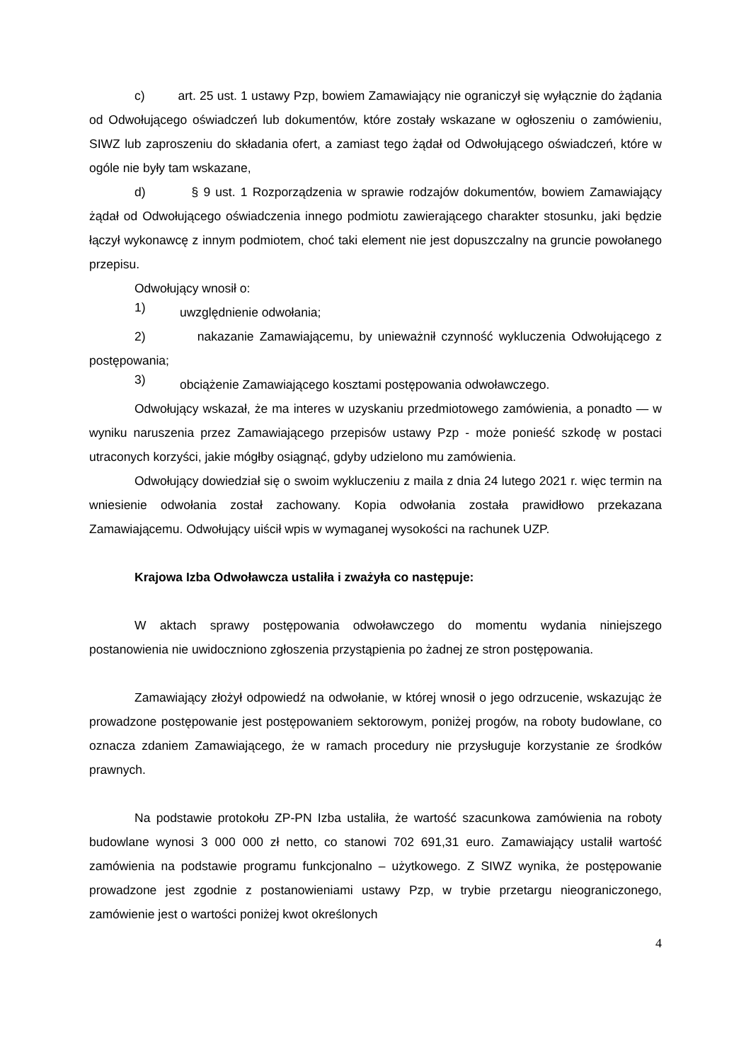c) art. 25 ust. 1 ustawy Pzp, bowiem Zamawiający nie ograniczył się wyłącznie do żądania od Odwołującego oświadczeń lub dokumentów, które zostały wskazane w ogłoszeniu o zamówieniu, SIWZ lub zaproszeniu do składania ofert, a zamiast tego żądał od Odwołującego oświadczeń, które w ogóle nie były tam wskazane,
d) § 9 ust. 1 Rozporządzenia w sprawie rodzajów dokumentów, bowiem Zamawiający żądał od Odwołującego oświadczenia innego podmiotu zawierającego charakter stosunku, jaki będzie łączył wykonawcę z innym podmiotem, choć taki element nie jest dopuszczalny na gruncie powołanego przepisu.
Odwołujący wnosił o:
1)
uwzględnienie odwołania;
2) nakazanie Zamawiającemu, by unieważnił czynność wykluczenia Odwołującego z postępowania;
3)
obciążenie Zamawiającego kosztami postępowania odwoławczego.
Odwołujący wskazał, że ma interes w uzyskaniu przedmiotowego zamówienia, a ponadto — w wyniku naruszenia przez Zamawiającego przepisów ustawy Pzp - może ponieść szkodę w postaci utraconych korzyści, jakie mógłby osiągnąć, gdyby udzielono mu zamówienia.
Odwołujący dowiedział się o swoim wykluczeniu z maila z dnia 24 lutego 2021 r. więc termin na wniesienie odwołania został zachowany. Kopia odwołania została prawidłowo przekazana Zamawiającemu. Odwołujący uiścił wpis w wymaganej wysokości na rachunek UZP.
Krajowa Izba Odwoławcza ustaliła i zważyła co następuje:
W aktach sprawy postępowania odwoławczego do momentu wydania niniejszego postanowienia nie uwidoczniono zgłoszenia przystąpienia po żadnej ze stron postępowania.
Zamawiający złożył odpowiedź na odwołanie, w której wnosił o jego odrzucenie, wskazując że prowadzone postępowanie jest postępowaniem sektorowym, poniżej progów, na roboty budowlane, co oznacza zdaniem Zamawiającego, że w ramach procedury nie przysługuje korzystanie ze środków prawnych.
Na podstawie protokołu ZP-PN Izba ustaliła, że wartość szacunkowa zamówienia na roboty budowlane wynosi 3 000 000 zł netto, co stanowi 702 691,31 euro. Zamawiający ustalił wartość zamówienia na podstawie programu funkcjonalno – użytkowego. Z SIWZ wynika, że postępowanie prowadzone jest zgodnie z postanowieniami ustawy Pzp, w trybie przetargu nieograniczonego, zamówienie jest o wartości poniżej kwot określonych
4